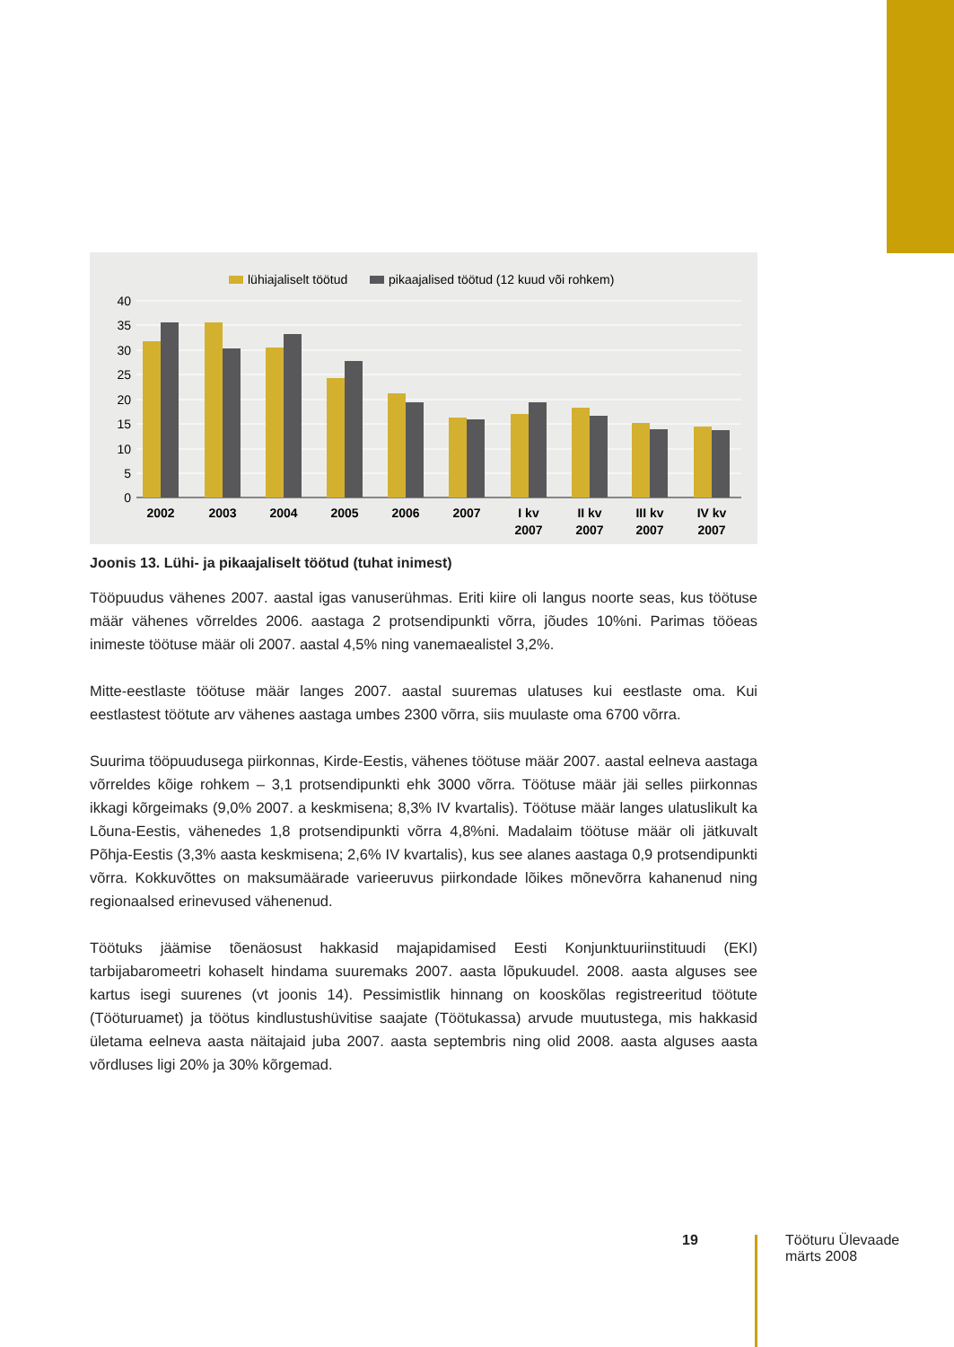lühiajaliselt töötud
pikaajalised töötud (12 kuud või rohkem)
40
35
30
25
20
15
10
5
0
2002
2003
2004
2005
2006
2007
I kv
2007
II kv
2007
III kv
2007
IV kv
2007
Joonis 13. Lühi- ja pikaajaliselt töötud (tuhat inimest)
Tööpuudus vähenes 2007. aastal igas vanuserühmas. Eriti kiire oli langus noorte seas, kus töötuse määr vähenes võrreldes 2006. aastaga 2 protsendipunkti võrra, jõudes 10%ni. Parimas tööeas inimeste töötuse määr oli 2007. aastal 4,5% ning vanemaealistel 3,2%.
Mitte-eestlaste töötuse määr langes 2007. aastal suuremas ulatuses kui eestlaste oma. Kui eestlastest töötute arv vähenes aastaga umbes 2300 võrra, siis muulaste oma 6700 võrra.
Suurima tööpuudusega piirkonnas, Kirde-Eestis, vähenes töötuse määr 2007. aastal eelneva aastaga võrreldes kõige rohkem – 3,1 protsendipunkti ehk 3000 võrra. Töötuse määr jäi selles piirkonnas ikkagi kõrgeimaks (9,0% 2007. a keskmisena; 8,3% IV kvartalis). Töötuse määr langes ulatuslikult ka Lõuna-Eestis, vähenedes 1,8 protsendipunkti võrra 4,8%ni. Madalaim töötuse määr oli jätkuvalt Põhja-Eestis (3,3% aasta keskmisena; 2,6% IV kvartalis), kus see alanes aastaga 0,9 protsendipunkti võrra. Kokkuvõttes on maksumäärade varieeruvus piirkondade lõikes mõnevõrra kahanenud ning regionaalsed erinevused vähenenud.
Töötuks jäämise tõenäosust hakkasid majapidamised Eesti Konjunktuuriinstituudi (EKI) tarbijabaromeetri kohaselt hindama suuremaks 2007. aasta lõpukuudel. 2008. aasta alguses see kartus isegi suurenes (vt joonis 14). Pessimistlik hinnang on kooskõlas registreeritud töötute (Tööturuamet) ja töötus kindlustushüvitise saajate (Töötukassa) arvude muutustega, mis hakkasid ületama eelneva aasta näitajaid juba 2007. aasta septembris ning olid 2008. aasta alguses aasta võrdluses ligi 20% ja 30% kõrgemad.
19
Tööturu Ülevaade
märts 2008